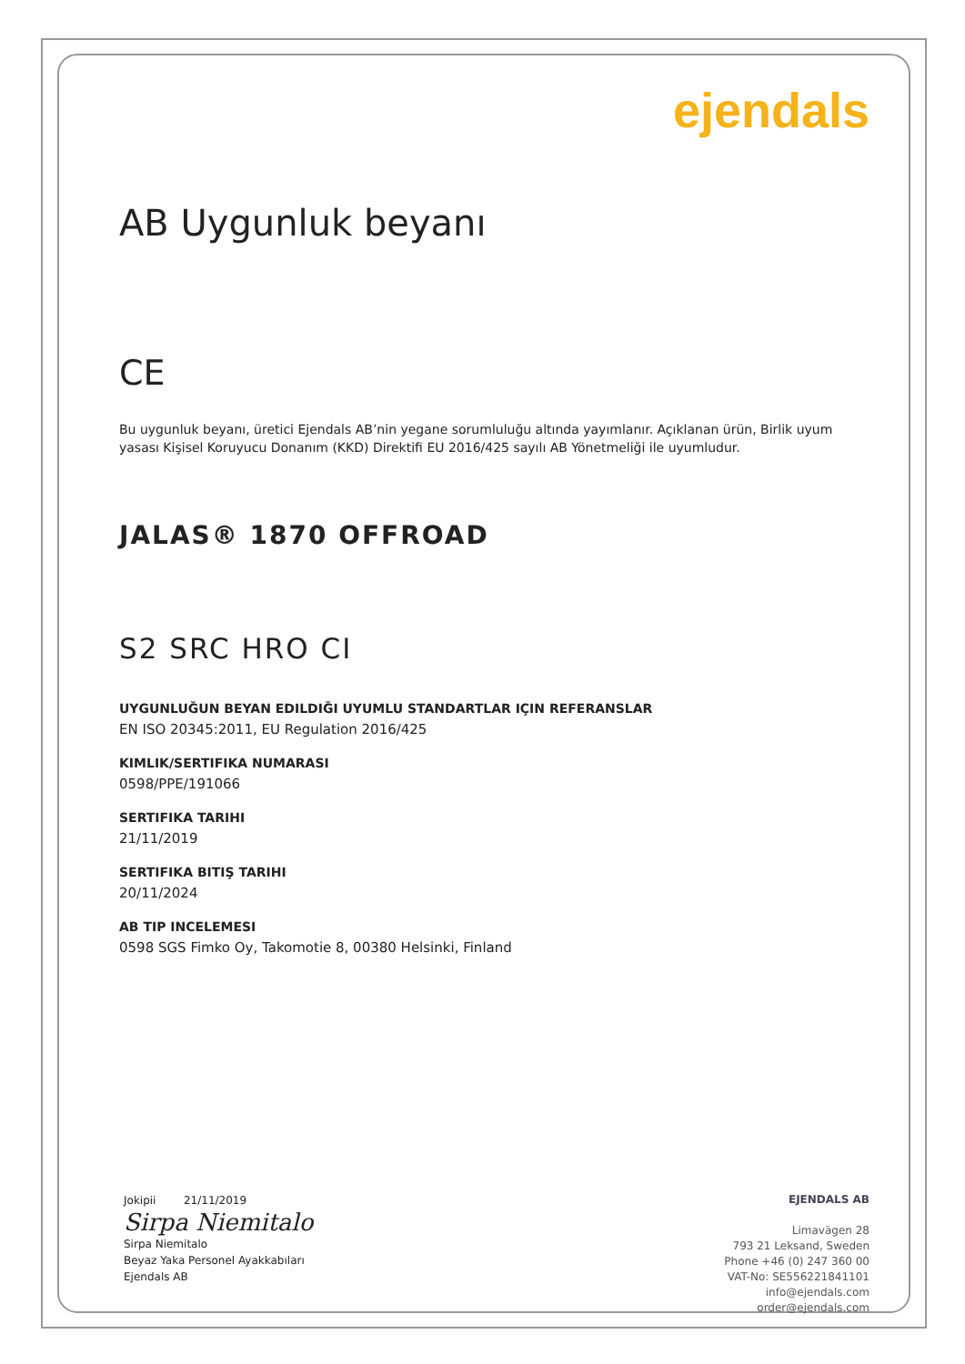ejendals
AB Uygunluk beyanı
CE
Bu uygunluk beyanı, üretici Ejendals AB’nin yegane sorumluluğu altında yayımlanır. Açıklanan ürün, Birlik uyum yasası Kişisel Koruyucu Donanım (KKD) Direktifi EU 2016/425 sayılı AB Yönetmeliği ile uyumludur.
JALAS® 1870 OFFROAD
S2 SRC HRO CI
UYGUNLUĞUN BEYAN EDILDIĞI UYUMLU STANDARTLAR IÇIN REFERANSLAR
EN ISO 20345:2011, EU Regulation 2016/425
KIMLIK/SERTIFIKA NUMARASI
0598/PPE/191066
SERTIFIKA TARIHI
21/11/2019
SERTIFIKA BITIŞ TARIHI
20/11/2024
AB TIP INCELEMESI
0598 SGS Fimko Oy, Takomotie 8, 00380 Helsinki, Finland
Jokipii 21/11/2019
Sirpa Niemitalo
Sirpa Niemitalo
Beyaz Yaka Personel Ayakkabıları
Ejendals AB
EJENDALS AB
Limavägen 28
793 21 Leksand, Sweden
Phone +46 (0) 247 360 00
VAT-No: SE556221841101
info@ejendals.com
order@ejendals.com